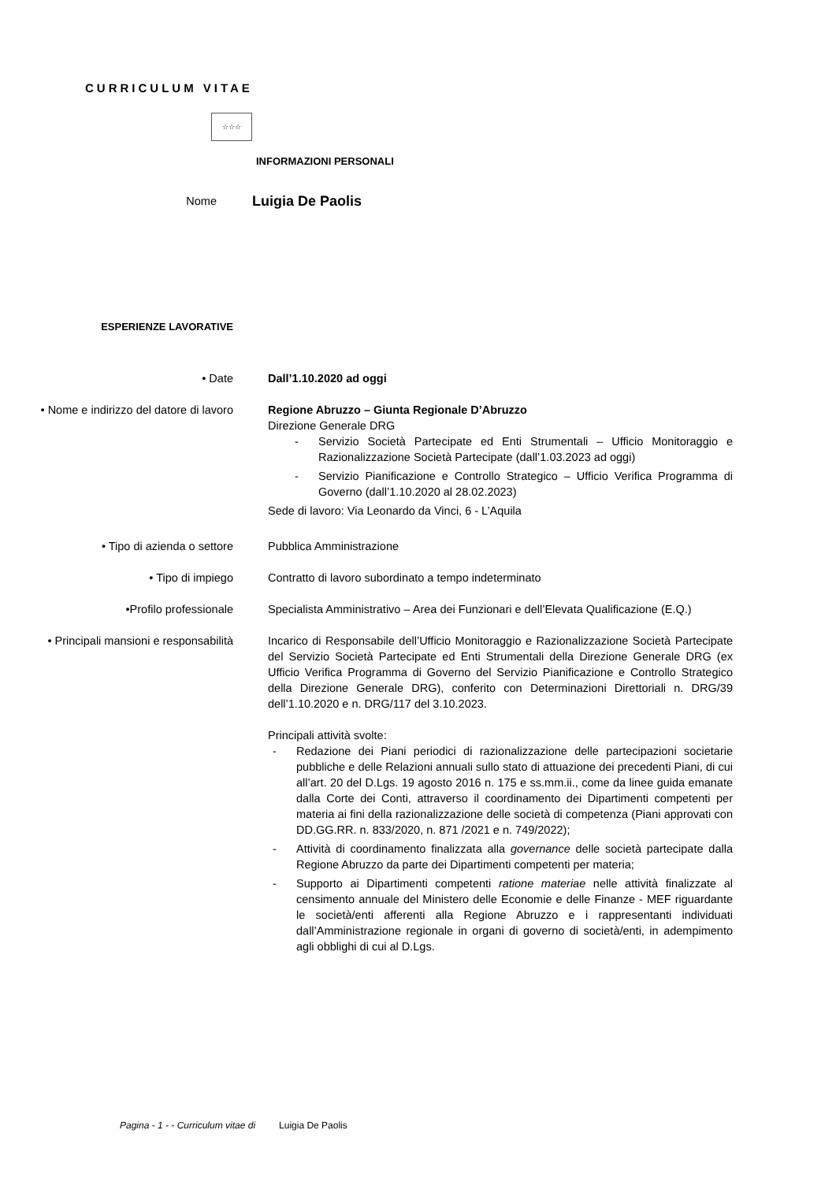CURRICULUM VITAE
☆☆☆
INFORMAZIONI PERSONALI
Nome
Luigia De Paolis
ESPERIENZE LAVORATIVE
• Date Dall’1.10.2020 ad oggi
• Nome e indirizzo del datore di lavoro Regione Abruzzo – Giunta Regionale D’Abruzzo
Direzione Generale DRG
- Servizio Società Partecipate ed Enti Strumentali – Ufficio Monitoraggio e Razionalizzazione Società Partecipate (dall’1.03.2023 ad oggi)
- Servizio Pianificazione e Controllo Strategico – Ufficio Verifica Programma di Governo (dall’1.10.2020 al 28.02.2023)
Sede di lavoro: Via Leonardo da Vinci, 6 - L’Aquila
• Tipo di azienda o settore Pubblica Amministrazione
• Tipo di impiego Contratto di lavoro subordinato a tempo indeterminato
•Profilo professionale Specialista Amministrativo – Area dei Funzionari e dell’Elevata Qualificazione (E.Q.)
• Principali mansioni e responsabilità Incarico di Responsabile dell’Ufficio Monitoraggio e Razionalizzazione Società Partecipate del Servizio Società Partecipate ed Enti Strumentali della Direzione Generale DRG (ex Ufficio Verifica Programma di Governo del Servizio Pianificazione e Controllo Strategico della Direzione Generale DRG), conferito con Determinazioni Direttoriali n. DRG/39 dell’1.10.2020 e n. DRG/117 del 3.10.2023.
Principali attività svolte:
- Redazione dei Piani periodici di razionalizzazione delle partecipazioni societarie pubbliche e delle Relazioni annuali sullo stato di attuazione dei precedenti Piani, di cui all’art. 20 del D.Lgs. 19 agosto 2016 n. 175 e ss.mm.ii., come da linee guida emanate dalla Corte dei Conti, attraverso il coordinamento dei Dipartimenti competenti per materia ai fini della razionalizzazione delle società di competenza (Piani approvati con DD.GG.RR. n. 833/2020, n. 871 /2021 e n. 749/2022);
- Attività di coordinamento finalizzata alla governance delle società partecipate dalla Regione Abruzzo da parte dei Dipartimenti competenti per materia;
- Supporto ai Dipartimenti competenti ratione materiae nelle attività finalizzate al censimento annuale del Ministero delle Economie e delle Finanze - MEF riguardante le società/enti afferenti alla Regione Abruzzo e i rappresentanti individuati dall’Amministrazione regionale in organi di governo di società/enti, in adempimento agli obblighi di cui al D.Lgs.
Pagina - 1 - - Curriculum vitae di Luigia De Paolis